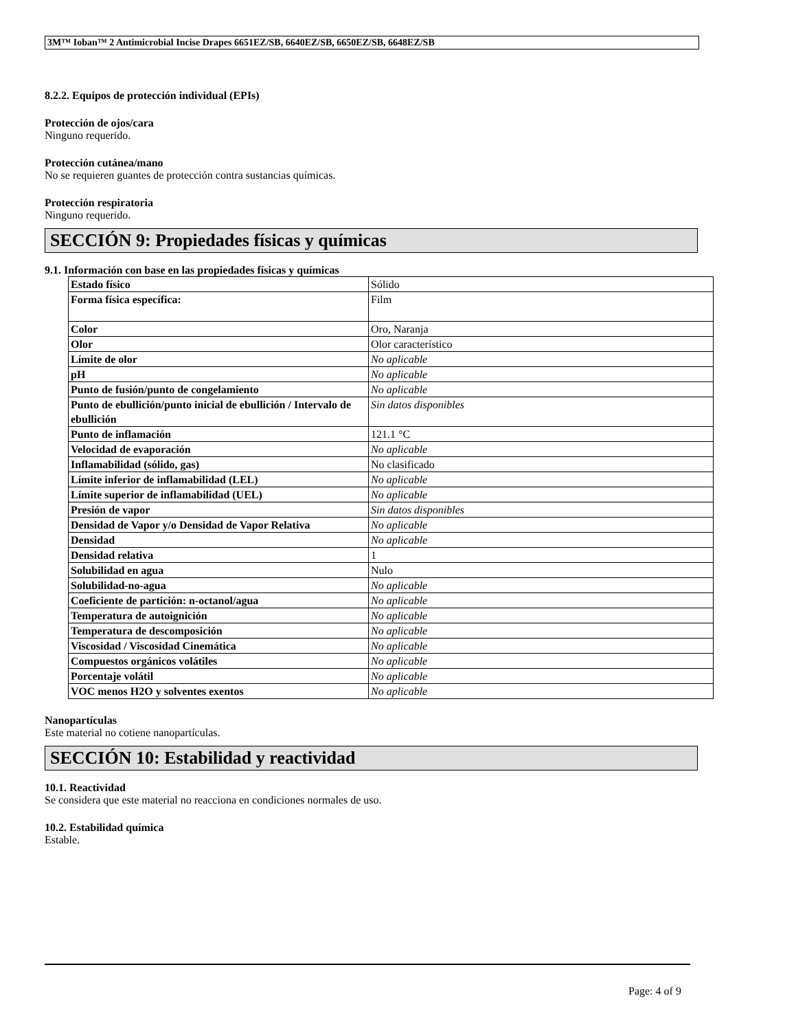3M™ Ioban™ 2 Antimicrobial Incise Drapes 6651EZ/SB, 6640EZ/SB, 6650EZ/SB, 6648EZ/SB
8.2.2. Equipos de protección individual (EPIs)
Protección de ojos/cara
Ninguno requerido.
Protección cutánea/mano
No se requieren guantes de protección contra sustancias químicas.
Protección respiratoria
Ninguno requerido.
SECCIÓN 9: Propiedades físicas y químicas
9.1. Información con base en las propiedades físicas y químicas
| Estado físico | Sólido |
| Forma física específica: | Film |
| Color | Oro, Naranja |
| Olor | Olor característico |
| Límite de olor | No aplicable |
| pH | No aplicable |
| Punto de fusión/punto de congelamiento | No aplicable |
| Punto de ebullición/punto inicial de ebullición / Intervalo de ebullición | Sin datos disponibles |
| Punto de inflamación | 121.1 °C |
| Velocidad de evaporación | No aplicable |
| Inflamabilidad (sólido, gas) | No clasificado |
| Límite inferior de inflamabilidad (LEL) | No aplicable |
| Límite superior de inflamabilidad (UEL) | No aplicable |
| Presión de vapor | Sin datos disponibles |
| Densidad de Vapor y/o Densidad de Vapor Relativa | No aplicable |
| Densidad | No aplicable |
| Densidad relativa | 1 |
| Solubilidad en agua | Nulo |
| Solubilidad-no-agua | No aplicable |
| Coeficiente de partición: n-octanol/agua | No aplicable |
| Temperatura de autoignición | No aplicable |
| Temperatura de descomposición | No aplicable |
| Viscosidad / Viscosidad Cinemática | No aplicable |
| Compuestos orgánicos volátiles | No aplicable |
| Porcentaje volátil | No aplicable |
| VOC menos H2O y solventes exentos | No aplicable |
Nanopartículas
Este material no cotiene nanopartículas.
SECCIÓN 10: Estabilidad y reactividad
10.1. Reactividad
Se considera que este material no reacciona en condiciones normales de uso.
10.2. Estabilidad química
Estable.
Page: 4 of 9